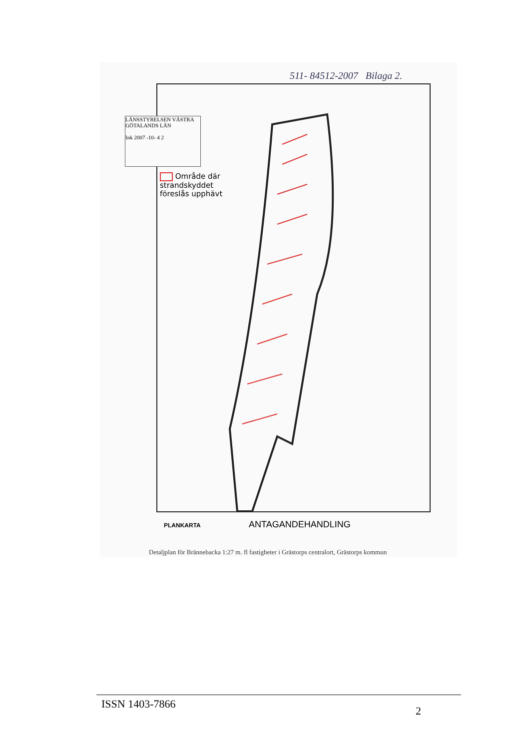511- 84512-2007 Bilaga 2.
LÄNSSTYRELSEN VÄSTRA GÖTALANDS LÄN
Ink 2007 -10- 4 2
Område där
strandskyddet
föreslås upphävt
PLANKARTA ANTAGANDEHANDLING
Detaljplan för Brännebacka 1:27 m. fl fastigheter i Grästorps centralort, Grästorps kommun
ISSN 1403-7866 2